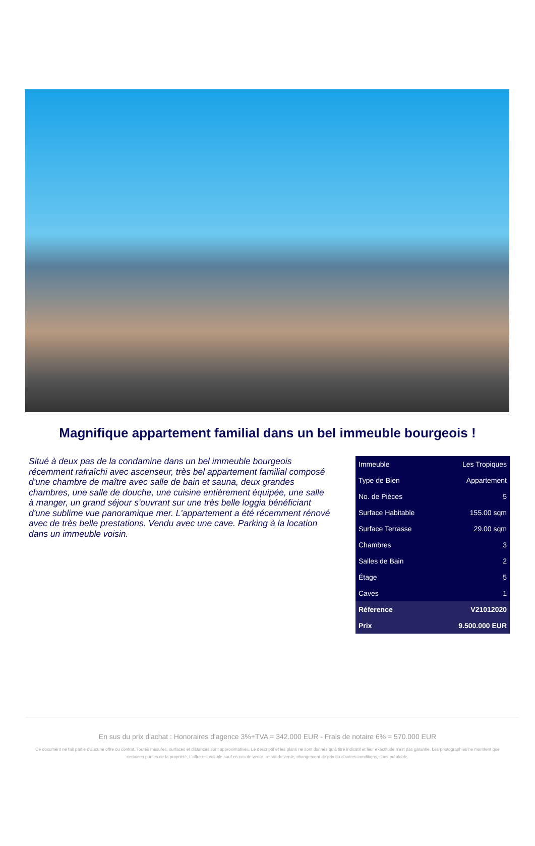Magnifique appartement familial dans un bel immeuble bourgeois !
Situé à deux pas de la condamine dans un bel immeuble bourgeois récemment rafraîchi avec ascenseur, très bel appartement familial composé d'une chambre de maître avec salle de bain et sauna, deux grandes chambres, une salle de douche, une cuisine entièrement équipée, une salle à manger, un grand séjour s'ouvrant sur une très belle loggia bénéficiant d'une sublime vue panoramique mer. L'appartement a été récemment rénové avec de très belle prestations. Vendu avec une cave. Parking à la location dans un immeuble voisin.
| Immeuble | Les Tropiques |
| Type de Bien | Appartement |
| No. de Pièces | 5 |
| Surface Habitable | 155.00 sqm |
| Surface Terrasse | 29.00 sqm |
| Chambres | 3 |
| Salles de Bain | 2 |
| Étage | 5 |
| Caves | 1 |
| Réference | V21012020 |
| Prix | 9.500.000 EUR |
En sus du prix d'achat : Honoraires d'agence 3%+TVA = 342.000 EUR - Frais de notaire 6% = 570.000 EUR
Ce document ne fait partie d'aucune offre ou contrat. Toutes mesures, surfaces et distances sont approximatives. Le descriptif et les plans ne sont donnés qu'à titre indicatif et leur exactitude n'est pas garantie. Les photographies ne montrent que certaines parties de la propriété. L'offre est valable sauf en cas de vente, retrait de vente, changement de prix ou d'autres conditions, sans préalable.